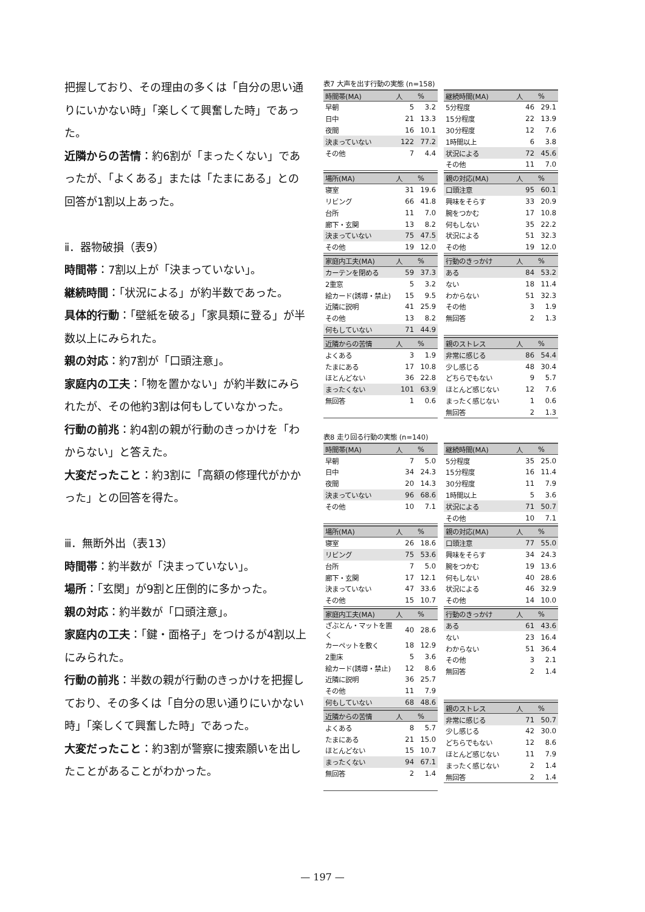把握しており、その理由の多くは「自分の思い通りにいかない時」「楽しくて興奮した時」であった。
近隣からの苦情：約6割が「まったくない」であったが、「よくある」または「たまにある」との回答が1割以上あった。
ⅱ．器物破損（表9）
時間帯：7割以上が「決まっていない」。
継続時間：「状況による」が約半数であった。
具体的行動：「壁紙を破る」「家具類に登る」が半数以上にみられた。
親の対応：約7割が「口頭注意」。
家庭内の工夫：「物を置かない」が約半数にみられたが、その他約3割は何もしていなかった。
行動の前兆：約4割の親が行動のきっかけを「わからない」と答えた。
大変だったこと：約3割に「高額の修理代がかかった」との回答を得た。
ⅲ．無断外出（表13）
時間帯：約半数が「決まっていない」。
場所：「玄関」が9割と圧倒的に多かった。
親の対応：約半数が「口頭注意」。
家庭内の工夫：「鍵・面格子」をつけるが4割以上にみられた。
行動の前兆：半数の親が行動のきっかけを把握しており、その多くは「自分の思い通りにいかない時」「楽しくて興奮した時」であった。
大変だったこと：約3割が警察に捜索願いを出したことがあることがわかった。
表7 大声を出す行動の実態 (n=158)
| 時間帯(MA) | 人 | % |
| --- | --- | --- |
| 早朝 | 5 | 3.2 |
| 日中 | 21 | 13.3 |
| 夜間 | 16 | 10.1 |
| 決まっていない | 122 | 77.2 |
| その他 | 7 | 4.4 |
| 場所(MA) | 人 | % |
| --- | --- | --- |
| 寝室 | 31 | 19.6 |
| リビング | 66 | 41.8 |
| 台所 | 11 | 7.0 |
| 廊下・玄関 | 13 | 8.2 |
| 決まっていない | 75 | 47.5 |
| その他 | 19 | 12.0 |
| 家庭内工夫(MA) | 人 | % |
| --- | --- | --- |
| カーテンを閉める | 59 | 37.3 |
| 2重窓 | 5 | 3.2 |
| 絵カード(誘導・禁止) | 15 | 9.5 |
| 近隣に説明 | 41 | 25.9 |
| その他 | 13 | 8.2 |
| 何もしていない | 71 | 44.9 |
| 近隣からの苦情 | 人 | % |
| --- | --- | --- |
| よくある | 3 | 1.9 |
| たまにある | 17 | 10.8 |
| ほとんどない | 36 | 22.8 |
| まったくない | 101 | 63.9 |
| 無回答 | 1 | 0.6 |
| 継続時間(MA) | 人 | % |
| --- | --- | --- |
| 5分程度 | 46 | 29.1 |
| 15分程度 | 22 | 13.9 |
| 30分程度 | 12 | 7.6 |
| 1時間以上 | 6 | 3.8 |
| 状況による | 72 | 45.6 |
| その他 | 11 | 7.0 |
| 親の対応(MA) | 人 | % |
| --- | --- | --- |
| 口頭注意 | 95 | 60.1 |
| 興味をそらす | 33 | 20.9 |
| 腕をつかむ | 17 | 10.8 |
| 何もしない | 35 | 22.2 |
| 状況による | 51 | 32.3 |
| その他 | 19 | 12.0 |
| 行動のきっかけ | 人 | % |
| --- | --- | --- |
| ある | 84 | 53.2 |
| ない | 18 | 11.4 |
| わからない | 51 | 32.3 |
| その他 | 3 | 1.9 |
| 無回答 | 2 | 1.3 |
| 親のストレス | 人 | % |
| --- | --- | --- |
| 非常に感じる | 86 | 54.4 |
| 少し感じる | 48 | 30.4 |
| どちらでもない | 9 | 5.7 |
| ほとんど感じない | 12 | 7.6 |
| まったく感じない | 1 | 0.6 |
| 無回答 | 2 | 1.3 |
表8 走り回る行動の実態 (n=140)
| 時間帯(MA) | 人 | % |
| --- | --- | --- |
| 早朝 | 7 | 5.0 |
| 日中 | 34 | 24.3 |
| 夜間 | 20 | 14.3 |
| 決まっていない | 96 | 68.6 |
| その他 | 10 | 7.1 |
| 場所(MA) | 人 | % |
| --- | --- | --- |
| 寝室 | 26 | 18.6 |
| リビング | 75 | 53.6 |
| 台所 | 7 | 5.0 |
| 廊下・玄関 | 17 | 12.1 |
| 決まっていない | 47 | 33.6 |
| その他 | 15 | 10.7 |
| 家庭内工夫(MA) | 人 | % |
| --- | --- | --- |
| ざぶとん・マットを置く | 40 | 28.6 |
| カーペットを敷く | 18 | 12.9 |
| 2重床 | 5 | 3.6 |
| 絵カード(誘導・禁止) | 12 | 8.6 |
| 近隣に説明 | 36 | 25.7 |
| その他 | 11 | 7.9 |
| 何もしていない | 68 | 48.6 |
| 近隣からの苦情 | 人 | % |
| --- | --- | --- |
| よくある | 8 | 5.7 |
| たまにある | 21 | 15.0 |
| ほとんどない | 15 | 10.7 |
| まったくない | 94 | 67.1 |
| 無回答 | 2 | 1.4 |
| 継続時間(MA) | 人 | % |
| --- | --- | --- |
| 5分程度 | 35 | 25.0 |
| 15分程度 | 16 | 11.4 |
| 30分程度 | 11 | 7.9 |
| 1時間以上 | 5 | 3.6 |
| 状況による | 71 | 50.7 |
| その他 | 10 | 7.1 |
| 親の対応(MA) | 人 | % |
| --- | --- | --- |
| 口頭注意 | 77 | 55.0 |
| 興味をそらす | 34 | 24.3 |
| 腕をつかむ | 19 | 13.6 |
| 何もしない | 40 | 28.6 |
| 状況による | 46 | 32.9 |
| その他 | 14 | 10.0 |
| 行動のきっかけ | 人 | % |
| --- | --- | --- |
| ある | 61 | 43.6 |
| ない | 23 | 16.4 |
| わからない | 51 | 36.4 |
| その他 | 3 | 2.1 |
| 無回答 | 2 | 1.4 |
| 親のストレス | 人 | % |
| --- | --- | --- |
| 非常に感じる | 71 | 50.7 |
| 少し感じる | 42 | 30.0 |
| どちらでもない | 12 | 8.6 |
| ほとんど感じない | 11 | 7.9 |
| まったく感じない | 2 | 1.4 |
| 無回答 | 2 | 1.4 |
— 197 —